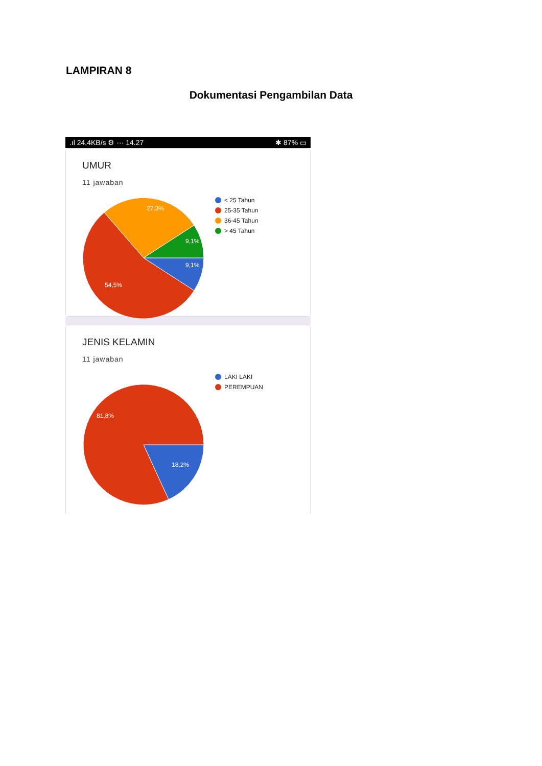LAMPIRAN 8
Dokumentasi Pengambilan Data
.ıl 24,4KB/s ⚙ ··· 14.27 ✱ 87% ▭
UMUR
11 jawaban
27,3%
9,1%
9,1%
54,5%
< 25 Tahun
25-35 Tahun
36-45 Tahun
> 45 Tahun
JENIS KELAMIN
11 jawaban
81,8%
18,2%
LAKI LAKI
PEREMPUAN